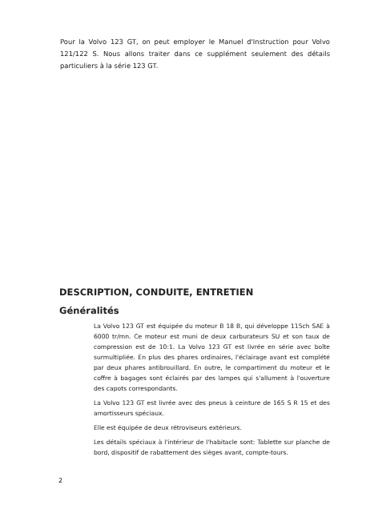Pour la Volvo 123 GT, on peut employer le Manuel d'Instruction pour Volvo 121/122 S. Nous allons traiter dans ce supplément seulement des détails particuliers à la série 123 GT.
DESCRIPTION, CONDUITE, ENTRETIEN
Généralités
La Volvo 123 GT est équipée du moteur B 18 B, qui développe 115ch SAE à 6000 tr/mn. Ce moteur est muni de deux carburateurs SU et son taux de compression est de 10:1. La Volvo 123 GT est livrée en série avec boîte surmultipliée. En plus des phares ordinaires, l'éclairage avant est complété par deux phares antibrouillard. En outre, le compartiment du moteur et le coffre à bagages sont éclairés par des lampes qui s'allument à l'ouverture des capots correspondants.
La Volvo 123 GT est livrée avec des pneus à ceinture de 165 S R 15 et des amortisseurs spéciaux.
Elle est équipée de deux rétroviseurs extérieurs.
Les détails spéciaux à l'intérieur de l'habitacle sont: Tablette sur planche de bord, dispositif de rabattement des sièges avant, compte-tours.
2